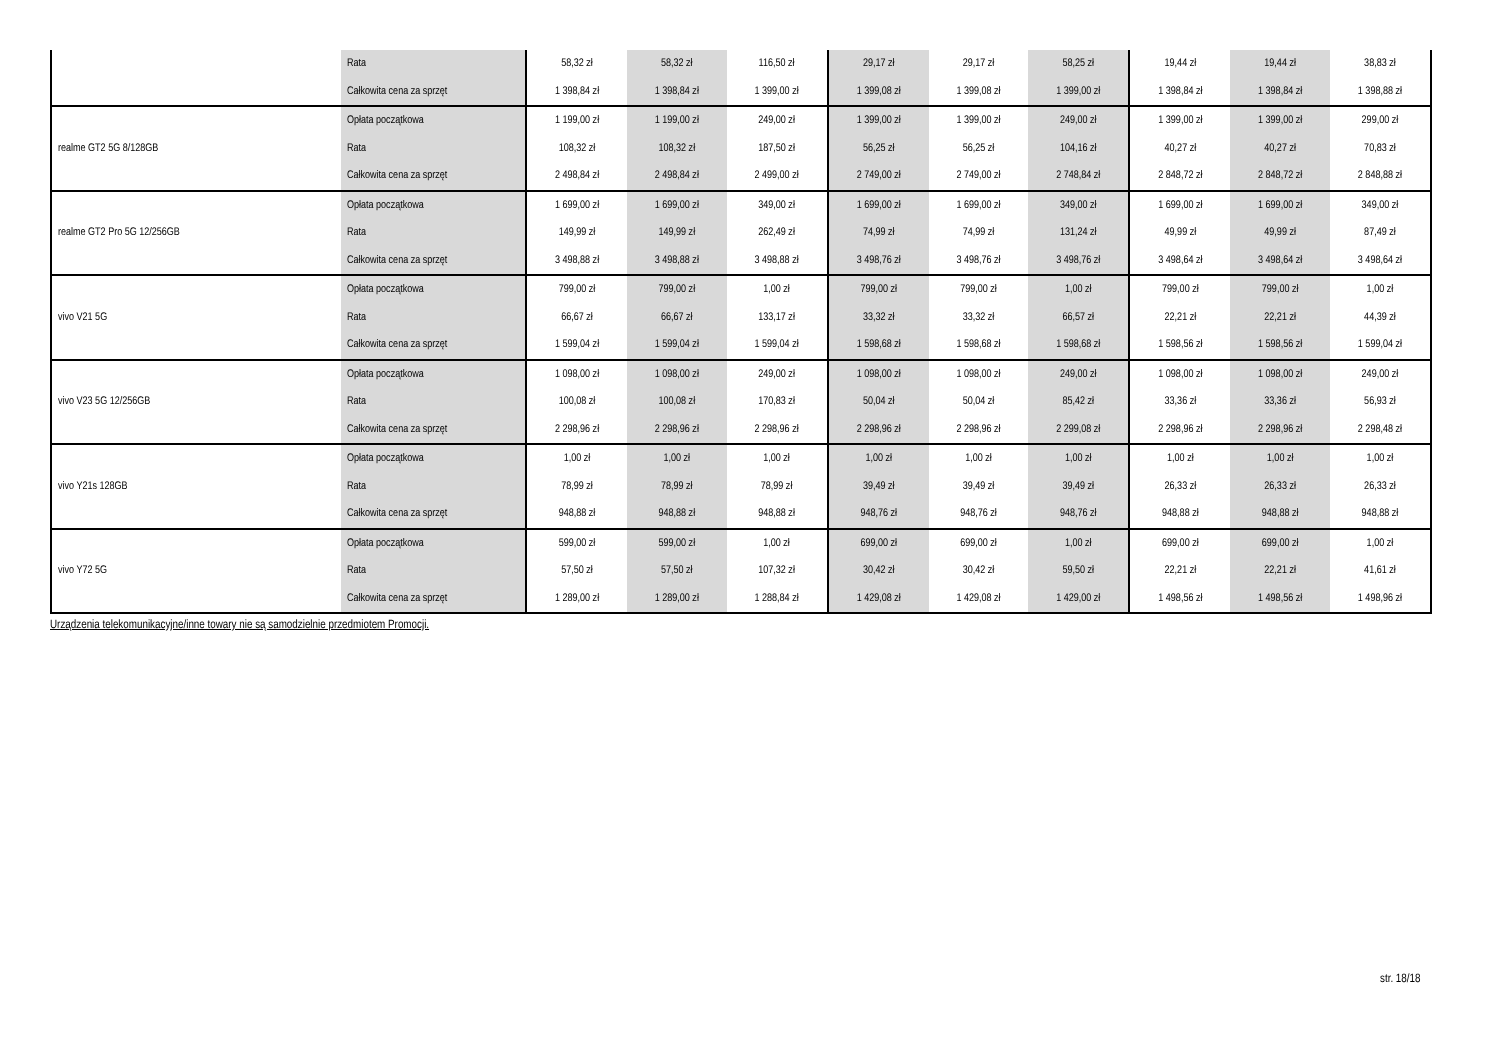| | Rata | 58,32 zł | 58,32 zł | 116,50 zł | 29,17 zł | 29,17 zł | 58,25 zł | 19,44 zł | 19,44 zł | 38,83 zł |
| | Całkowita cena za sprzęt | 1 398,84 zł | 1 398,84 zł | 1 399,00 zł | 1 399,08 zł | 1 399,08 zł | 1 399,00 zł | 1 398,84 zł | 1 398,84 zł | 1 398,88 zł |
| realme GT2 5G 8/128GB | Opłata początkowa | 1 199,00 zł | 1 199,00 zł | 249,00 zł | 1 399,00 zł | 1 399,00 zł | 249,00 zł | 1 399,00 zł | 1 399,00 zł | 299,00 zł |
| | Rata | 108,32 zł | 108,32 zł | 187,50 zł | 56,25 zł | 56,25 zł | 104,16 zł | 40,27 zł | 40,27 zł | 70,83 zł |
| | Całkowita cena za sprzęt | 2 498,84 zł | 2 498,84 zł | 2 499,00 zł | 2 749,00 zł | 2 749,00 zł | 2 748,84 zł | 2 848,72 zł | 2 848,72 zł | 2 848,88 zł |
| realme GT2 Pro 5G 12/256GB | Opłata początkowa | 1 699,00 zł | 1 699,00 zł | 349,00 zł | 1 699,00 zł | 1 699,00 zł | 349,00 zł | 1 699,00 zł | 1 699,00 zł | 349,00 zł |
| | Rata | 149,99 zł | 149,99 zł | 262,49 zł | 74,99 zł | 74,99 zł | 131,24 zł | 49,99 zł | 49,99 zł | 87,49 zł |
| | Całkowita cena za sprzęt | 3 498,88 zł | 3 498,88 zł | 3 498,88 zł | 3 498,76 zł | 3 498,76 zł | 3 498,76 zł | 3 498,64 zł | 3 498,64 zł | 3 498,64 zł |
| vivo V21 5G | Opłata początkowa | 799,00 zł | 799,00 zł | 1,00 zł | 799,00 zł | 799,00 zł | 1,00 zł | 799,00 zł | 799,00 zł | 1,00 zł |
| | Rata | 66,67 zł | 66,67 zł | 133,17 zł | 33,32 zł | 33,32 zł | 66,57 zł | 22,21 zł | 22,21 zł | 44,39 zł |
| | Całkowita cena za sprzęt | 1 599,04 zł | 1 599,04 zł | 1 599,04 zł | 1 598,68 zł | 1 598,68 zł | 1 598,68 zł | 1 598,56 zł | 1 598,56 zł | 1 599,04 zł |
| vivo V23 5G 12/256GB | Opłata początkowa | 1 098,00 zł | 1 098,00 zł | 249,00 zł | 1 098,00 zł | 1 098,00 zł | 249,00 zł | 1 098,00 zł | 1 098,00 zł | 249,00 zł |
| | Rata | 100,08 zł | 100,08 zł | 170,83 zł | 50,04 zł | 50,04 zł | 85,42 zł | 33,36 zł | 33,36 zł | 56,93 zł |
| | Całkowita cena za sprzęt | 2 298,96 zł | 2 298,96 zł | 2 298,96 zł | 2 298,96 zł | 2 298,96 zł | 2 299,08 zł | 2 298,96 zł | 2 298,96 zł | 2 298,48 zł |
| vivo Y21s 128GB | Opłata początkowa | 1,00 zł | 1,00 zł | 1,00 zł | 1,00 zł | 1,00 zł | 1,00 zł | 1,00 zł | 1,00 zł | 1,00 zł |
| | Rata | 78,99 zł | 78,99 zł | 78,99 zł | 39,49 zł | 39,49 zł | 39,49 zł | 26,33 zł | 26,33 zł | 26,33 zł |
| | Całkowita cena za sprzęt | 948,88 zł | 948,88 zł | 948,88 zł | 948,76 zł | 948,76 zł | 948,76 zł | 948,88 zł | 948,88 zł | 948,88 zł |
| vivo Y72 5G | Opłata początkowa | 599,00 zł | 599,00 zł | 1,00 zł | 699,00 zł | 699,00 zł | 1,00 zł | 699,00 zł | 699,00 zł | 1,00 zł |
| | Rata | 57,50 zł | 57,50 zł | 107,32 zł | 30,42 zł | 30,42 zł | 59,50 zł | 22,21 zł | 22,21 zł | 41,61 zł |
| | Całkowita cena za sprzęt | 1 289,00 zł | 1 289,00 zł | 1 288,84 zł | 1 429,08 zł | 1 429,08 zł | 1 429,00 zł | 1 498,56 zł | 1 498,56 zł | 1 498,96 zł |
Urządzenia telekomunikacyjne/inne towary nie są samodzielnie przedmiotem Promocji.
str. 18/18